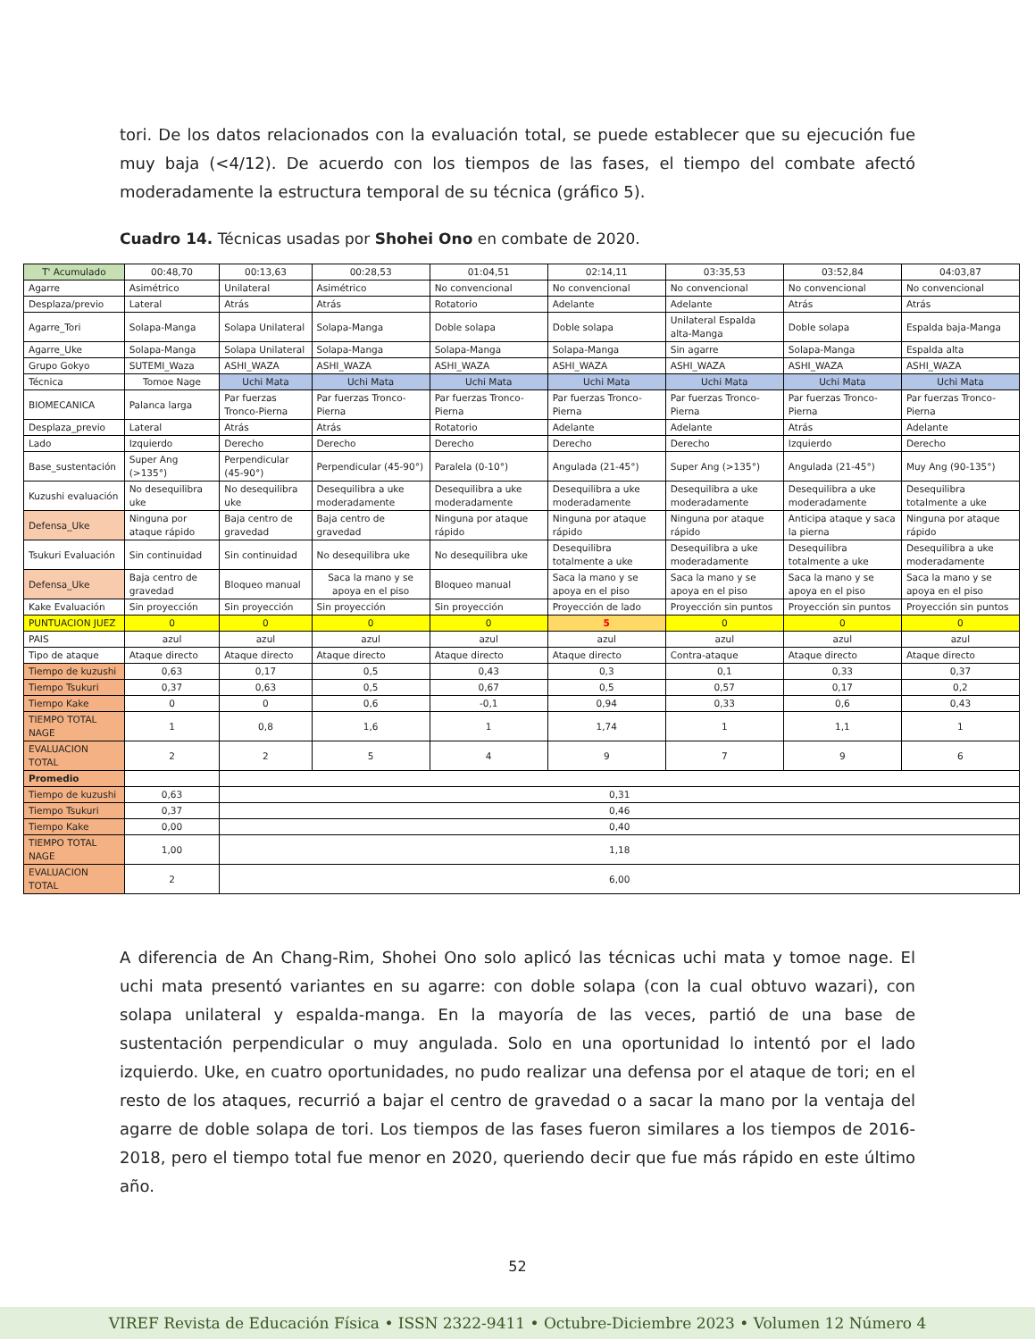tori. De los datos relacionados con la evaluación total, se puede establecer que su ejecución fue muy baja (<4/12). De acuerdo con los tiempos de las fases, el tiempo del combate afectó moderadamente la estructura temporal de su técnica (gráfico 5).
Cuadro 14. Técnicas usadas por Shohei Ono en combate de 2020.
| T' Acumulado | 00:48,70 | 00:13,63 | 00:28,53 | 01:04,51 | 02:14,11 | 03:35,53 | 03:52,84 | 04:03,87 |
| Agarre | Asimétrico | Unilateral | Asimétrico | No convencional | No convencional | No convencional | No convencional | No convencional |
| Desplaza/previo | Lateral | Atrás | Atrás | Rotatorio | Adelante | Adelante | Atrás | Atrás |
| Agarre_Tori | Solapa-Manga | Solapa Unilateral | Solapa-Manga | Doble solapa | Doble solapa | Unilateral Espalda alta-Manga | Doble solapa | Espalda baja-Manga |
| Agarre_Uke | Solapa-Manga | Solapa Unilateral | Solapa-Manga | Solapa-Manga | Solapa-Manga | Sin agarre | Solapa-Manga | Espalda alta |
| Grupo Gokyo | SUTEMI_Waza | ASHI_WAZA | ASHI_WAZA | ASHI_WAZA | ASHI_WAZA | ASHI_WAZA | ASHI_WAZA | ASHI_WAZA |
| Técnica | Tomoe Nage | Uchi Mata | Uchi Mata | Uchi Mata | Uchi Mata | Uchi Mata | Uchi Mata | Uchi Mata |
| BIOMECANICA | Palanca larga | Par fuerzas Tronco-Pierna | Par fuerzas Tronco-Pierna | Par fuerzas Tronco-Pierna | Par fuerzas Tronco-Pierna | Par fuerzas Tronco-Pierna | Par fuerzas Tronco-Pierna | Par fuerzas Tronco-Pierna |
| Desplaza_previo | Lateral | Atrás | Atrás | Rotatorio | Adelante | Adelante | Atrás | Adelante |
| Lado | Izquierdo | Derecho | Derecho | Derecho | Derecho | Derecho | Izquierdo | Derecho |
| Base_sustentación | Super Ang (>135°) | Perpendicular (45-90°) | Perpendicular (45-90°) | Paralela (0-10°) | Angulada (21-45°) | Super Ang (>135°) | Angulada (21-45°) | Muy Ang (90-135°) |
| Kuzushi evaluación | No desequilibra uke | No desequilibra uke | Desequilibra a uke moderadamente | Desequilibra a uke moderadamente | Desequilibra a uke moderadamente | Desequilibra a uke moderadamente | Desequilibra a uke moderadamente | Desequilibra totalmente a uke |
| Defensa_Uke | Ninguna por ataque rápido | Baja centro de gravedad | Baja centro de gravedad | Ninguna por ataque rápido | Ninguna por ataque rápido | Ninguna por ataque rápido | Anticipa ataque y saca la pierna | Ninguna por ataque rápido |
| Tsukuri Evaluación | Sin continuidad | Sin continuidad | No desequilibra uke | No desequilibra uke | Desequilibra totalmente a uke | Desequilibra a uke moderadamente | Desequilibra totalmente a uke | Desequilibra a uke moderadamente |
| Defensa_Uke | Baja centro de gravedad | Bloqueo manual | Saca la mano y se apoya en el piso | Bloqueo manual | Saca la mano y se apoya en el piso | Saca la mano y se apoya en el piso | Saca la mano y se apoya en el piso | Saca la mano y se apoya en el piso |
| Kake Evaluación | Sin proyección | Sin proyección | Sin proyección | Sin proyección | Proyección de lado | Proyección sin puntos | Proyección sin puntos | Proyección sin puntos |
| PUNTUACION JUEZ | 0 | 0 | 0 | 0 | 5 | 0 | 0 | 0 |
| PAIS | azul | azul | azul | azul | azul | azul | azul | azul |
| Tipo de ataque | Ataque directo | Ataque directo | Ataque directo | Ataque directo | Ataque directo | Contra-ataque | Ataque directo | Ataque directo |
| Tiempo de kuzushi | 0,63 | 0,17 | 0,5 | 0,43 | 0,3 | 0,1 | 0,33 | 0,37 |
| Tiempo Tsukuri | 0,37 | 0,63 | 0,5 | 0,67 | 0,5 | 0,57 | 0,17 | 0,2 |
| Tiempo Kake | 0 | 0 | 0,6 | -0,1 | 0,94 | 0,33 | 0,6 | 0,43 |
| TIEMPO TOTAL NAGE | 1 | 0,8 | 1,6 | 1 | 1,74 | 1 | 1,1 | 1 |
| EVALUACION TOTAL | 2 | 2 | 5 | 4 | 9 | 7 | 9 | 6 |
| Promedio | | | | | | | | |
| Tiempo de kuzushi | 0,63 | 0,31 | | | | | | |
| Tiempo Tsukuri | 0,37 | 0,46 | | | | | | |
| Tiempo Kake | 0,00 | 0,40 | | | | | | |
| TIEMPO TOTAL NAGE | 1,00 | 1,18 | | | | | | |
| EVALUACION TOTAL | 2 | 6,00 | | | | | | |
A diferencia de An Chang-Rim, Shohei Ono solo aplicó las técnicas uchi mata y tomoe nage. El uchi mata presentó variantes en su agarre: con doble solapa (con la cual obtuvo wazari), con solapa unilateral y espalda-manga. En la mayoría de las veces, partió de una base de sustentación perpendicular o muy angulada. Solo en una oportunidad lo intentó por el lado izquierdo. Uke, en cuatro oportunidades, no pudo realizar una defensa por el ataque de tori; en el resto de los ataques, recurrió a bajar el centro de gravedad o a sacar la mano por la ventaja del agarre de doble solapa de tori. Los tiempos de las fases fueron similares a los tiempos de 2016-2018, pero el tiempo total fue menor en 2020, queriendo decir que fue más rápido en este último año.
52
VIREF Revista de Educación Física • ISSN 2322-9411 • Octubre-Diciembre 2023 • Volumen 12 Número 4